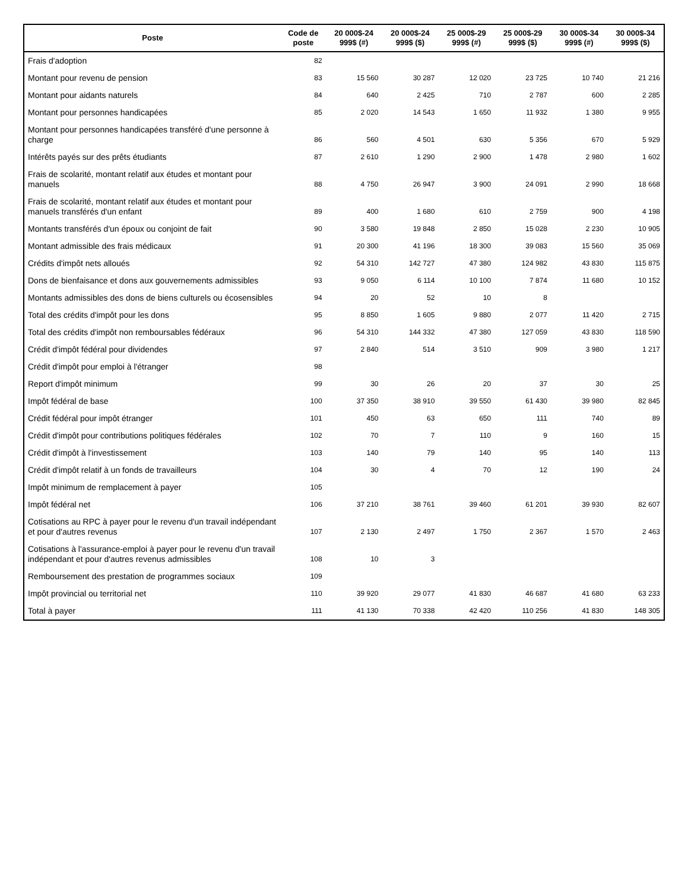| Poste | Code de poste | 20 000$-24 999$ (#) | 20 000$-24 999$ ($) | 25 000$-29 999$ (#) | 25 000$-29 999$ ($) | 30 000$-34 999$ (#) | 30 000$-34 999$ ($) |
| --- | --- | --- | --- | --- | --- | --- | --- |
| Frais d'adoption | 82 | | | | | | |
| Montant pour revenu de pension | 83 | 15 560 | 30 287 | 12 020 | 23 725 | 10 740 | 21 216 |
| Montant pour aidants naturels | 84 | 640 | 2 425 | 710 | 2 787 | 600 | 2 285 |
| Montant pour personnes handicapées | 85 | 2 020 | 14 543 | 1 650 | 11 932 | 1 380 | 9 955 |
| Montant pour personnes handicapées transféré d'une personne à charge | 86 | 560 | 4 501 | 630 | 5 356 | 670 | 5 929 |
| Intérêts payés sur des prêts étudiants | 87 | 2 610 | 1 290 | 2 900 | 1 478 | 2 980 | 1 602 |
| Frais de scolarité, montant relatif aux études et montant pour manuels | 88 | 4 750 | 26 947 | 3 900 | 24 091 | 2 990 | 18 668 |
| Frais de scolarité, montant relatif aux études et montant pour manuels transférés d'un enfant | 89 | 400 | 1 680 | 610 | 2 759 | 900 | 4 198 |
| Montants transférés d'un époux ou conjoint de fait | 90 | 3 580 | 19 848 | 2 850 | 15 028 | 2 230 | 10 905 |
| Montant admissible des frais médicaux | 91 | 20 300 | 41 196 | 18 300 | 39 083 | 15 560 | 35 069 |
| Crédits d'impôt nets alloués | 92 | 54 310 | 142 727 | 47 380 | 124 982 | 43 830 | 115 875 |
| Dons de bienfaisance et dons aux gouvernements admissibles | 93 | 9 050 | 6 114 | 10 100 | 7 874 | 11 680 | 10 152 |
| Montants admissibles des dons de biens culturels ou écosensibles | 94 | 20 | 52 | 10 | 8 | | |
| Total des crédits d'impôt pour les dons | 95 | 8 850 | 1 605 | 9 880 | 2 077 | 11 420 | 2 715 |
| Total des crédits d'impôt non remboursables fédéraux | 96 | 54 310 | 144 332 | 47 380 | 127 059 | 43 830 | 118 590 |
| Crédit d'impôt fédéral pour dividendes | 97 | 2 840 | 514 | 3 510 | 909 | 3 980 | 1 217 |
| Crédit d'impôt pour emploi à l'étranger | 98 | | | | | | |
| Report d'impôt minimum | 99 | 30 | 26 | 20 | 37 | 30 | 25 |
| Impôt fédéral de base | 100 | 37 350 | 38 910 | 39 550 | 61 430 | 39 980 | 82 845 |
| Crédit fédéral pour impôt étranger | 101 | 450 | 63 | 650 | 111 | 740 | 89 |
| Crédit d'impôt pour contributions politiques fédérales | 102 | 70 | 7 | 110 | 9 | 160 | 15 |
| Crédit d'impôt à l'investissement | 103 | 140 | 79 | 140 | 95 | 140 | 113 |
| Crédit d'impôt relatif à un fonds de travailleurs | 104 | 30 | 4 | 70 | 12 | 190 | 24 |
| Impôt minimum de remplacement à payer | 105 | | | | | | |
| Impôt fédéral net | 106 | 37 210 | 38 761 | 39 460 | 61 201 | 39 930 | 82 607 |
| Cotisations au RPC à payer pour le revenu d'un travail indépendant et pour d'autres revenus | 107 | 2 130 | 2 497 | 1 750 | 2 367 | 1 570 | 2 463 |
| Cotisations à l'assurance-emploi à payer pour le revenu d'un travail indépendant et pour d'autres revenus admissibles | 108 | 10 | 3 | | | | |
| Remboursement des prestation de programmes sociaux | 109 | | | | | | |
| Impôt provincial ou territorial net | 110 | 39 920 | 29 077 | 41 830 | 46 687 | 41 680 | 63 233 |
| Total à payer | 111 | 41 130 | 70 338 | 42 420 | 110 256 | 41 830 | 148 305 |